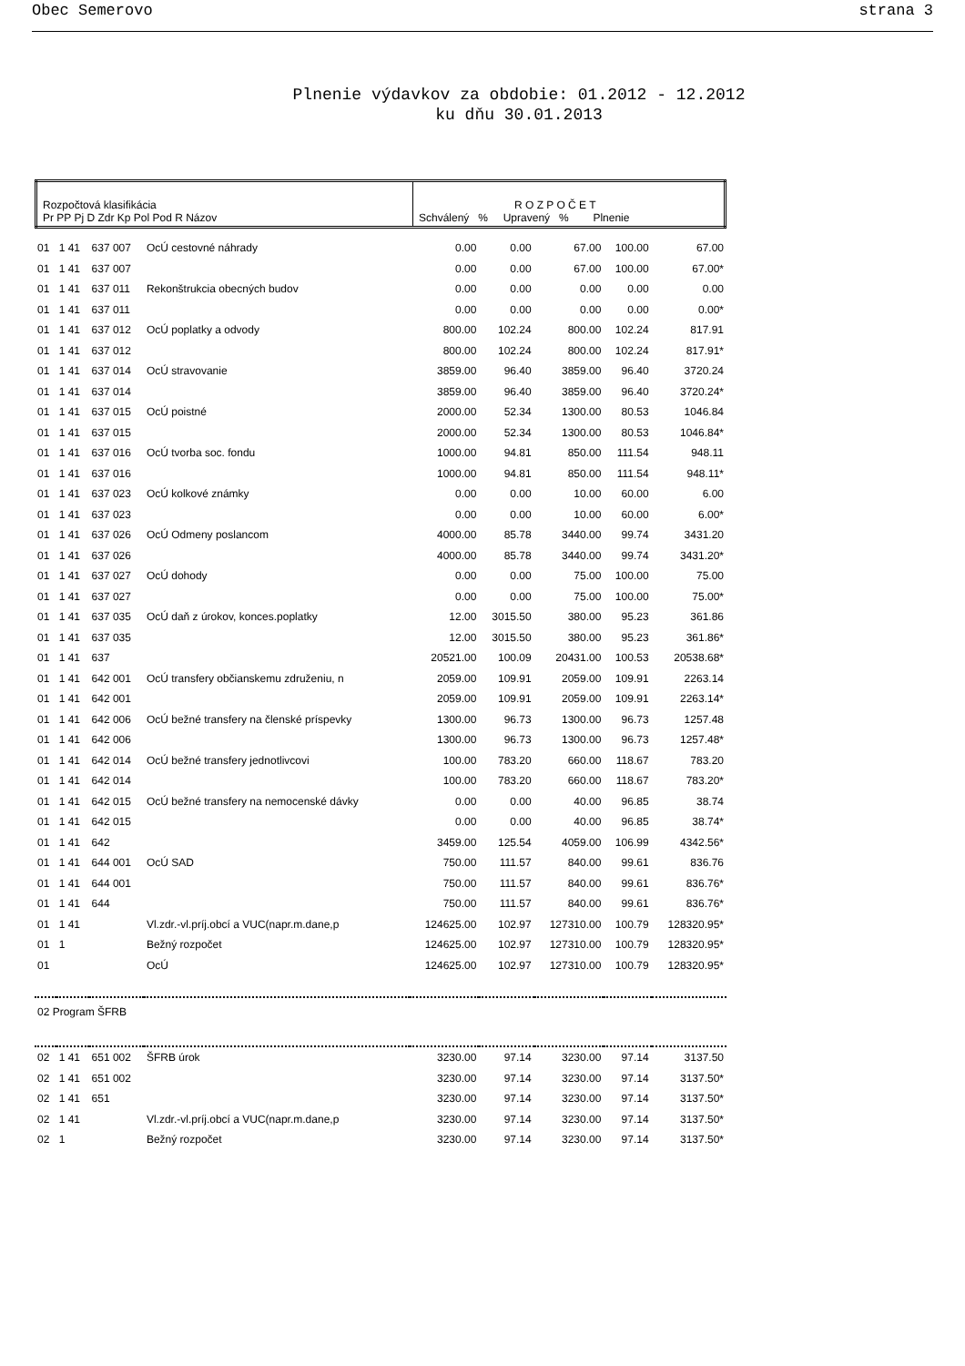Obec Semerovo strana 3
Plnenie výdavkov za obdobie: 01.2012 - 12.2012
ku dňu 30.01.2013
| Rozpočtová klasifikácia Pr PP Pj D Zdr Kp Pol Pod R Názov | R O Z P O Č E T Schválený % Upravený % Plnenie |
| 01 | 1 41 | 637 007 | OcÚ cestovné náhrady | 0.00 | 0.00 | 67.00 | 100.00 | 67.00 |
| 01 | 1 41 | 637 007 | | 0.00 | 0.00 | 67.00 | 100.00 | 67.00* |
| 01 | 1 41 | 637 011 | Rekonštrukcia obecných budov | 0.00 | 0.00 | 0.00 | 0.00 | 0.00 |
| 01 | 1 41 | 637 011 | | 0.00 | 0.00 | 0.00 | 0.00 | 0.00* |
| 01 | 1 41 | 637 012 | OcÚ poplatky a odvody | 800.00 | 102.24 | 800.00 | 102.24 | 817.91 |
| 01 | 1 41 | 637 012 | | 800.00 | 102.24 | 800.00 | 102.24 | 817.91* |
| 01 | 1 41 | 637 014 | OcÚ stravovanie | 3859.00 | 96.40 | 3859.00 | 96.40 | 3720.24 |
| 01 | 1 41 | 637 014 | | 3859.00 | 96.40 | 3859.00 | 96.40 | 3720.24* |
| 01 | 1 41 | 637 015 | OcÚ poistné | 2000.00 | 52.34 | 1300.00 | 80.53 | 1046.84 |
| 01 | 1 41 | 637 015 | | 2000.00 | 52.34 | 1300.00 | 80.53 | 1046.84* |
| 01 | 1 41 | 637 016 | OcÚ tvorba soc. fondu | 1000.00 | 94.81 | 850.00 | 111.54 | 948.11 |
| 01 | 1 41 | 637 016 | | 1000.00 | 94.81 | 850.00 | 111.54 | 948.11* |
| 01 | 1 41 | 637 023 | OcÚ kolkové známky | 0.00 | 0.00 | 10.00 | 60.00 | 6.00 |
| 01 | 1 41 | 637 023 | | 0.00 | 0.00 | 10.00 | 60.00 | 6.00* |
| 01 | 1 41 | 637 026 | OcÚ Odmeny poslancom | 4000.00 | 85.78 | 3440.00 | 99.74 | 3431.20 |
| 01 | 1 41 | 637 026 | | 4000.00 | 85.78 | 3440.00 | 99.74 | 3431.20* |
| 01 | 1 41 | 637 027 | OcÚ dohody | 0.00 | 0.00 | 75.00 | 100.00 | 75.00 |
| 01 | 1 41 | 637 027 | | 0.00 | 0.00 | 75.00 | 100.00 | 75.00* |
| 01 | 1 41 | 637 035 | OcÚ daň z úrokov, konces.poplatky | 12.00 | 3015.50 | 380.00 | 95.23 | 361.86 |
| 01 | 1 41 | 637 035 | | 12.00 | 3015.50 | 380.00 | 95.23 | 361.86* |
| 01 | 1 41 | 637 | | 20521.00 | 100.09 | 20431.00 | 100.53 | 20538.68* |
| 01 | 1 41 | 642 001 | OcÚ transfery občianskemu združeniu, n | 2059.00 | 109.91 | 2059.00 | 109.91 | 2263.14 |
| 01 | 1 41 | 642 001 | | 2059.00 | 109.91 | 2059.00 | 109.91 | 2263.14* |
| 01 | 1 41 | 642 006 | OcÚ bežné transfery na členské príspevky | 1300.00 | 96.73 | 1300.00 | 96.73 | 1257.48 |
| 01 | 1 41 | 642 006 | | 1300.00 | 96.73 | 1300.00 | 96.73 | 1257.48* |
| 01 | 1 41 | 642 014 | OcÚ bežné transfery jednotlivcovi | 100.00 | 783.20 | 660.00 | 118.67 | 783.20 |
| 01 | 1 41 | 642 014 | | 100.00 | 783.20 | 660.00 | 118.67 | 783.20* |
| 01 | 1 41 | 642 015 | OcÚ bežné transfery na nemocenské dávky | 0.00 | 0.00 | 40.00 | 96.85 | 38.74 |
| 01 | 1 41 | 642 015 | | 0.00 | 0.00 | 40.00 | 96.85 | 38.74* |
| 01 | 1 41 | 642 | | 3459.00 | 125.54 | 4059.00 | 106.99 | 4342.56* |
| 01 | 1 41 | 644 001 | OcÚ SAD | 750.00 | 111.57 | 840.00 | 99.61 | 836.76 |
| 01 | 1 41 | 644 001 | | 750.00 | 111.57 | 840.00 | 99.61 | 836.76* |
| 01 | 1 41 | 644 | | 750.00 | 111.57 | 840.00 | 99.61 | 836.76* |
| 01 | 1 41 | | Vl.zdr.-vl.príj.obcí a VUC(napr.m.dane,p | 124625.00 | 102.97 | 127310.00 | 100.79 | 128320.95* |
| 01 | 1 | | Bežný rozpočet | 124625.00 | 102.97 | 127310.00 | 100.79 | 128320.95* |
| 01 | | | OcÚ | 124625.00 | 102.97 | 127310.00 | 100.79 | 128320.95* |
| 02 Program ŠFRB | | | | | | | | |
| 02 | 1 41 | 651 002 | ŠFRB úrok | 3230.00 | 97.14 | 3230.00 | 97.14 | 3137.50 |
| 02 | 1 41 | 651 002 | | 3230.00 | 97.14 | 3230.00 | 97.14 | 3137.50* |
| 02 | 1 41 | 651 | | 3230.00 | 97.14 | 3230.00 | 97.14 | 3137.50* |
| 02 | 1 41 | | Vl.zdr.-vl.príj.obcí a VUC(napr.m.dane,p | 3230.00 | 97.14 | 3230.00 | 97.14 | 3137.50* |
| 02 | 1 | | Bežný rozpočet | 3230.00 | 97.14 | 3230.00 | 97.14 | 3137.50* |